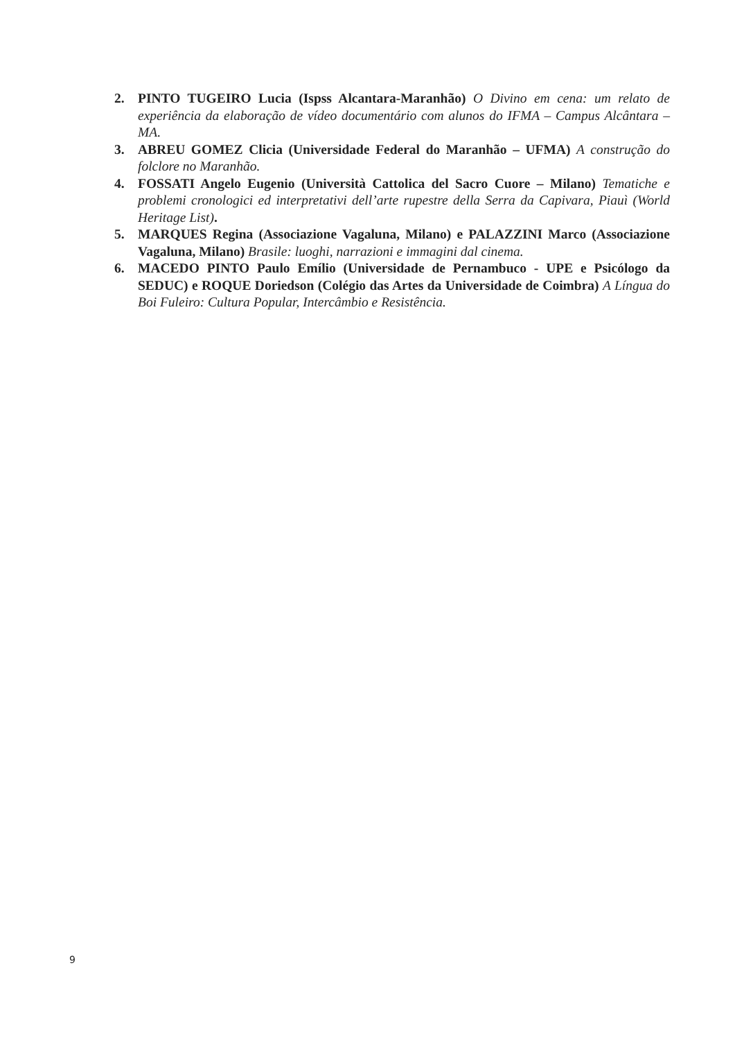2. PINTO TUGEIRO Lucia (Ispss Alcantara-Maranhão) O Divino em cena: um relato de experiência da elaboração de vídeo documentário com alunos do IFMA – Campus Alcântara –MA.
3. ABREU GOMEZ Clicia (Universidade Federal do Maranhão – UFMA) A construção do folclore no Maranhão.
4. FOSSATI Angelo Eugenio (Università Cattolica del Sacro Cuore – Milano) Tematiche e problemi cronologici ed interpretativi dell’arte rupestre della Serra da Capivara, Piauì (World Heritage List).
5. MARQUES Regina (Associazione Vagaluna, Milano) e PALAZZINI Marco (Associazione Vagaluna, Milano) Brasile: luoghi, narrazioni e immagini dal cinema.
6. MACEDO PINTO Paulo Emílio (Universidade de Pernambuco - UPE e Psicólogo da SEDUC) e ROQUE Doriedson (Colégio das Artes da Universidade de Coimbra) A Língua do Boi Fuleiro: Cultura Popular, Intercâmbio e Resistência.
9